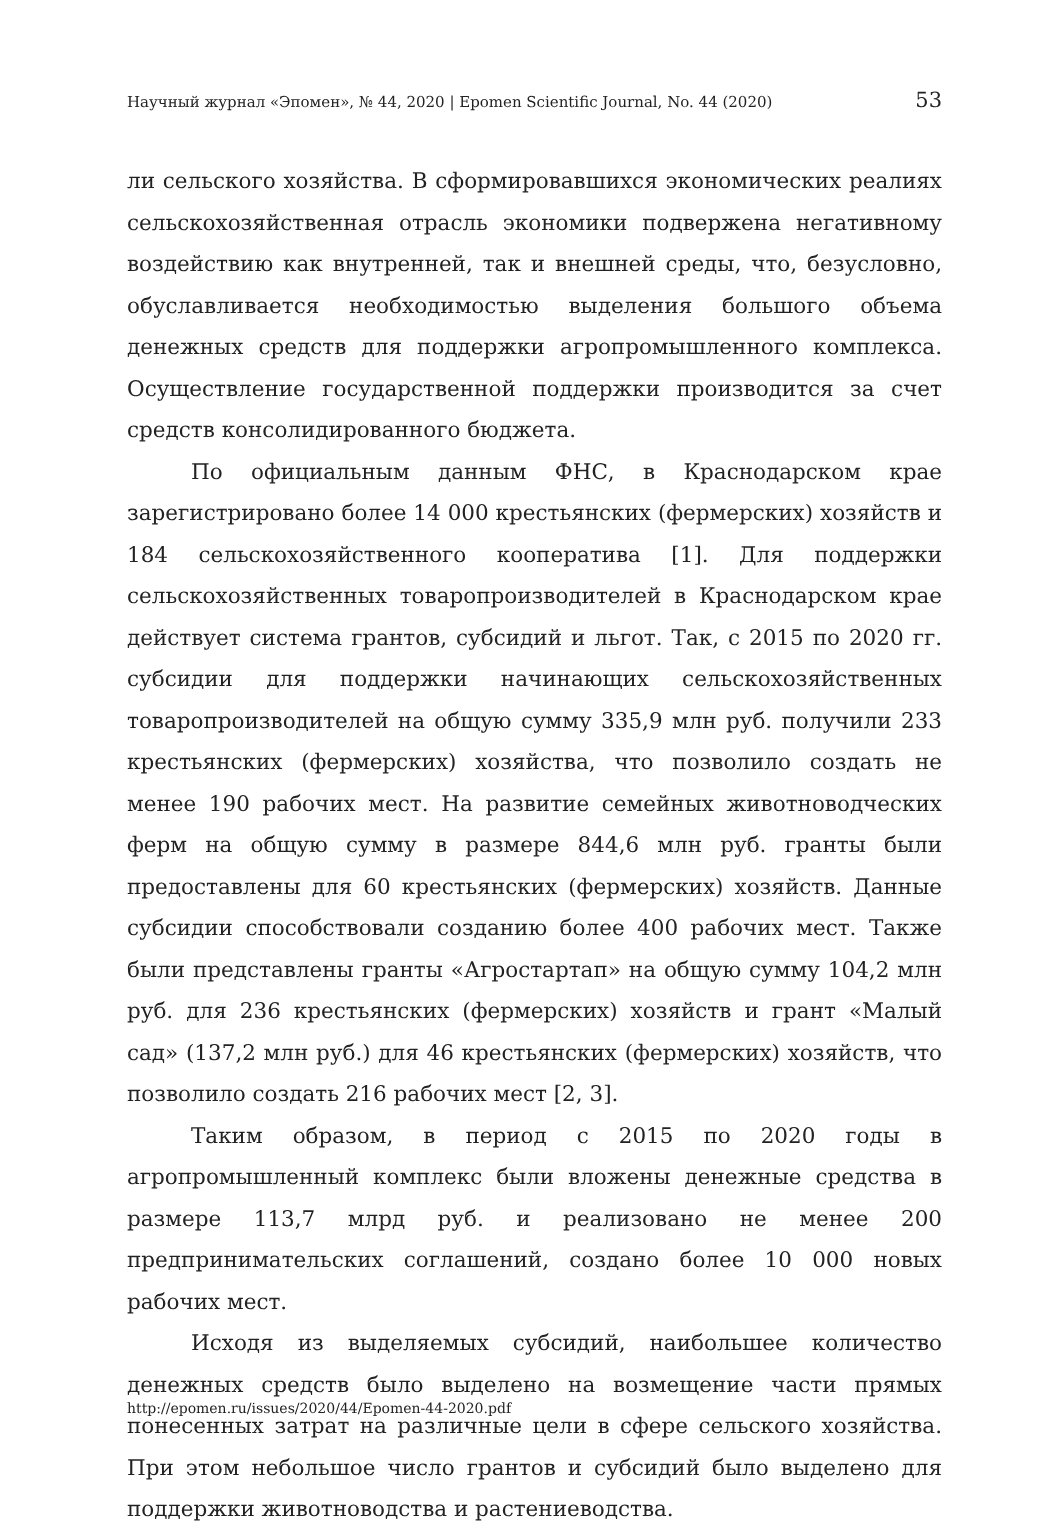Научный журнал «Эпомен», № 44, 2020 | Epomen Scientific Journal, No. 44 (2020) 53
ли сельского хозяйства. В сформировавшихся экономических реалиях сельскохозяйственная отрасль экономики подвержена негативному воздействию как внутренней, так и внешней среды, что, безусловно, обуславливается необходимостью выделения большого объема денежных средств для поддержки агропромышленного комплекса. Осуществление государственной поддержки производится за счет средств консолидированного бюджета.
По официальным данным ФНС, в Краснодарском крае зарегистрировано более 14 000 крестьянских (фермерских) хозяйств и 184 сельскохозяйственного кооператива [1]. Для поддержки сельскохозяйственных товаропроизводителей в Краснодарском крае действует система грантов, субсидий и льгот. Так, с 2015 по 2020 гг. субсидии для поддержки начинающих сельскохозяйственных товаропроизводителей на общую сумму 335,9 млн руб. получили 233 крестьянских (фермерских) хозяйства, что позволило создать не менее 190 рабочих мест. На развитие семейных животноводческих ферм на общую сумму в размере 844,6 млн руб. гранты были предоставлены для 60 крестьянских (фермерских) хозяйств. Данные субсидии способствовали созданию более 400 рабочих мест. Также были представлены гранты «Агростартап» на общую сумму 104,2 млн руб. для 236 крестьянских (фермерских) хозяйств и грант «Малый сад» (137,2 млн руб.) для 46 крестьянских (фермерских) хозяйств, что позволило создать 216 рабочих мест [2, 3].
Таким образом, в период с 2015 по 2020 годы в агропромышленный комплекс были вложены денежные средства в размере 113,7 млрд руб. и реализовано не менее 200 предпринимательских соглашений, создано более 10 000 новых рабочих мест.
Исходя из выделяемых субсидий, наибольшее количество денежных средств было выделено на возмещение части прямых понесенных затрат на различные цели в сфере сельского хозяйства. При этом небольшое число грантов и субсидий было выделено для поддержки животноводства и растениеводства.
http://epomen.ru/issues/2020/44/Epomen-44-2020.pdf